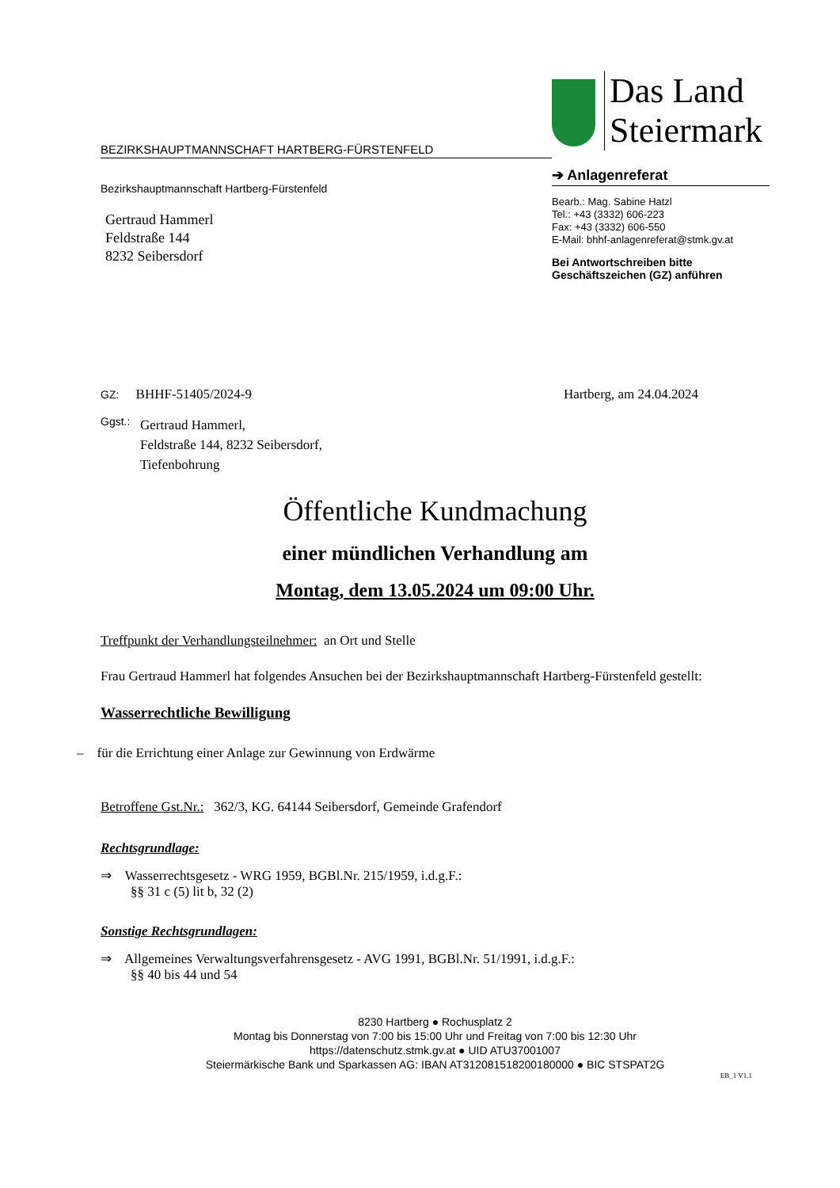BEZIRKSHAUPTMANNSCHAFT HARTBERG-FÜRSTENFELD
Das Land
Steiermark
➔ Anlagenreferat
Bearb.: Mag. Sabine Hatzl
Tel.: +43 (3332) 606-223
Fax: +43 (3332) 606-550
E-Mail: bhhf-anlagenreferat@stmk.gv.at
Bei Antwortschreiben bitte
Geschäftszeichen (GZ) anführen
Bezirkshauptmannschaft Hartberg-Fürstenfeld
Gertraud Hammerl
Feldstraße 144
8232 Seibersdorf
GZ: BHHF-51405/2024-9 Hartberg, am 24.04.2024
Ggst.: Gertraud Hammerl,
Feldstraße 144, 8232 Seibersdorf,
Tiefenbohrung
Öffentliche Kundmachung
einer mündlichen Verhandlung am
Montag, dem 13.05.2024 um 09:00 Uhr.
Treffpunkt der Verhandlungsteilnehmer: an Ort und Stelle
Frau Gertraud Hammerl hat folgendes Ansuchen bei der Bezirkshauptmannschaft Hartberg-Fürstenfeld gestellt:
Wasserrechtliche Bewilligung
– für die Errichtung einer Anlage zur Gewinnung von Erdwärme
Betroffene Gst.Nr.: 362/3, KG. 64144 Seibersdorf, Gemeinde Grafendorf
Rechtsgrundlage:
⇒ Wasserrechtsgesetz - WRG 1959, BGBl.Nr. 215/1959, i.d.g.F.:
§§ 31 c (5) lit b, 32 (2)
Sonstige Rechtsgrundlagen:
⇒ Allgemeines Verwaltungsverfahrensgesetz - AVG 1991, BGBl.Nr. 51/1991, i.d.g.F.:
§§ 40 bis 44 und 54
8230 Hartberg ● Rochusplatz 2
Montag bis Donnerstag von 7:00 bis 15:00 Uhr und Freitag von 7:00 bis 12:30 Uhr
https://datenschutz.stmk.gv.at ● UID ATU37001007
Steiermärkische Bank und Sparkassen AG: IBAN AT312081518200180000 ● BIC STSPAT2G
EB_1 V1.1